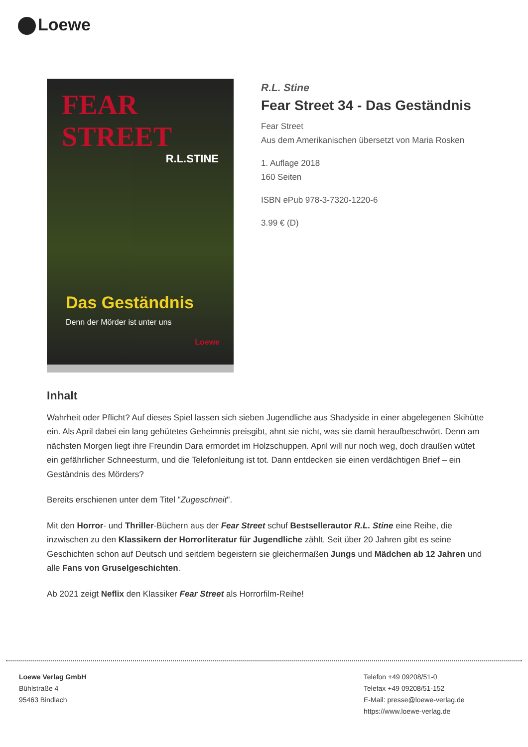Loewe
FEAR STREET
R.L.STINE
Das Geständnis
Denn der Mörder ist unter uns
Loewe
R.L. Stine
Fear Street 34 - Das Geständnis
Fear Street
Aus dem Amerikanischen übersetzt von Maria Rosken
1. Auflage 2018
160 Seiten
ISBN ePub 978-3-7320-1220-6
3.99 € (D)
Inhalt
Wahrheit oder Pflicht? Auf dieses Spiel lassen sich sieben Jugendliche aus Shadyside in einer abgelegenen Skihütte ein. Als April dabei ein lang gehütetes Geheimnis preisgibt, ahnt sie nicht, was sie damit heraufbeschwört. Denn am nächsten Morgen liegt ihre Freundin Dara ermordet im Holzschuppen. April will nur noch weg, doch draußen wütet ein gefährlicher Schneesturm, und die Telefonleitung ist tot. Dann entdecken sie einen verdächtigen Brief – ein Geständnis des Mörders?
Bereits erschienen unter dem Titel "Zugeschneit".
Mit den Horror- und Thriller-Büchern aus der Fear Street schuf Bestsellerautor R.L. Stine eine Reihe, die inzwischen zu den Klassikern der Horrorliteratur für Jugendliche zählt. Seit über 20 Jahren gibt es seine Geschichten schon auf Deutsch und seitdem begeistern sie gleichermaßen Jungs und Mädchen ab 12 Jahren und alle Fans von Gruselgeschichten.
Ab 2021 zeigt Neflix den Klassiker Fear Street als Horrorfilm-Reihe!
Loewe Verlag GmbH
Bühlstraße 4
95463 Bindlach
Telefon +49 09208/51-0
Telefax +49 09208/51-152
E-Mail: presse@loewe-verlag.de
https://www.loewe-verlag.de